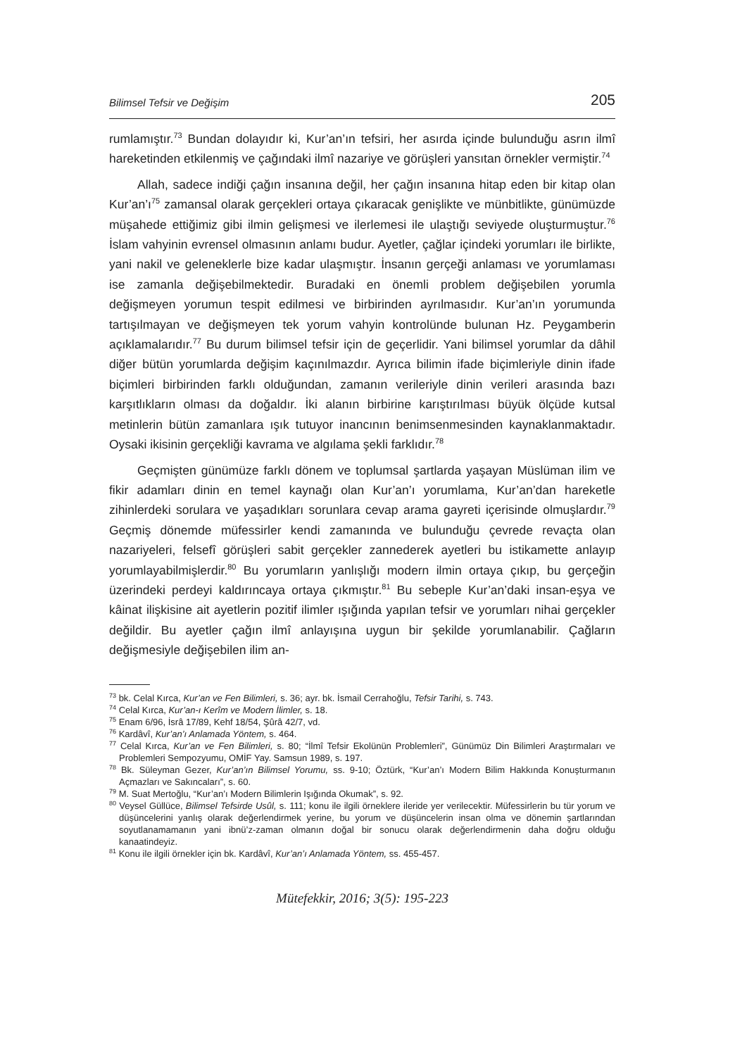Bilimsel Tefsir ve Değişim 205
rumlamıştır.<sup>73</sup> Bundan dolayıdır ki, Kur’an’ın tefsiri, her asırda içinde bulunduğu asrın ilmî hareketinden etkilenmiş ve çağındaki ilmî nazariye ve görüşleri yansıtan örnekler vermiştir.<sup>74</sup>
Allah, sadece indiği çağın insanına değil, her çağın insanına hitap eden bir kitap olan Kur’an’ı<sup>75</sup> zamansal olarak gerçekleri ortaya çıkaracak genişlikte ve münbitlikte, günümüzde müşahede ettiğimiz gibi ilmin gelişmesi ve ilerlemesi ile ulaştığı seviyede oluşturmuştur.<sup>76</sup> İslam vahyinin evrensel olmasının anlamı budur. Ayetler, çağlar içindeki yorumları ile birlikte, yani nakil ve geleneklerle bize kadar ulaşmıştır. İnsanın gerçeği anlaması ve yorumlaması ise zamanla değişebilmektedir. Buradaki en önemli problem değişebilen yorumla değişmeyen yorumun tespit edilmesi ve birbirinden ayrılmasıdır. Kur’an’ın yorumunda tartışılmayan ve değişmeyen tek yorum vahyin kontrolünde bulunan Hz. Peygamberin açıklamalarıdır.<sup>77</sup> Bu durum bilimsel tefsir için de geçerlidir. Yani bilimsel yorumlar da dâhil diğer bütün yorumlarda değişim kaçınılmazdır. Ayrıca bilimin ifade biçimleriyle dinin ifade biçimleri birbirinden farklı olduğundan, zamanın verileriyle dinin verileri arasında bazı karşıtlıkların olması da doğaldır. İki alanın birbirine karıştırılması büyük ölçüde kutsal metinlerin bütün zamanlara ışık tutuyor inancının benimsenmesinden kaynaklanmaktadır. Oysaki ikisinin gerçekliği kavrama ve algılama şekli farklıdır.<sup>78</sup>
Geçmişten günümüze farklı dönem ve toplumsal şartlarda yaşayan Müslüman ilim ve fikir adamları dinin en temel kaynağı olan Kur’an’ı yorumlama, Kur’an’dan hareketle zihinlerdeki sorulara ve yaşadıkları sorunlara cevap arama gayreti içerisinde olmuşlardır.<sup>79</sup> Geçmiş dönemde müfessirler kendi zamanında ve bulunduğu çevrede revaçta olan nazariyeleri, felsefî görüşleri sabit gerçekler zannederek ayetleri bu istikamette anlayıp yorumlayabilmişlerdir.<sup>80</sup> Bu yorumların yanlışlığı modern ilmin ortaya çıkıp, bu gerçeğin üzerindeki perdeyi kaldırıncaya ortaya çıkmıştır.<sup>81</sup> Bu sebeple Kur’an’daki insan-eşya ve kâinat ilişkisine ait ayetlerin pozitif ilimler ışığında yapılan tefsir ve yorumları nihai gerçekler değildir. Bu ayetler çağın ilmî anlayışına uygun bir şekilde yorumlanabilir. Çağların değişmesiyle değişebilen ilim an-
<sup>73</sup> bk. Celal Kırca, Kur’an ve Fen Bilimleri, s. 36; ayr. bk. İsmail Cerrahoğlu, Tefsir Tarihi, s. 743.
<sup>74</sup> Celal Kırca, Kur’an-ı Kerîm ve Modern İlimler, s. 18.
<sup>75</sup> Enam 6/96, İsrâ 17/89, Kehf 18/54, Şûrâ 42/7, vd.
<sup>76</sup> Kardâvî, Kur’an’ı Anlamada Yöntem, s. 464.
<sup>77</sup> Celal Kırca, Kur’an ve Fen Bilimleri, s. 80; “İlmî Tefsir Ekolünün Problemleri”, Günümüz Din Bilimleri Araştırmaları ve Problemleri Sempozyumu, OMİF Yay. Samsun 1989, s. 197.
<sup>78</sup> Bk. Süleyman Gezer, Kur’an’ın Bilimsel Yorumu, ss. 9-10; Öztürk, “Kur’an’ı Modern Bilim Hakkında Konuşturmanın Açmazları ve Sakıncaları”, s. 60.
<sup>79</sup> M. Suat Mertoğlu, “Kur’an’ı Modern Bilimlerin Işığında Okumak”, s. 92.
<sup>80</sup> Veysel Güllüce, Bilimsel Tefsirde Usûl, s. 111; konu ile ilgili örneklere ileride yer verilecektir. Müfessirlerin bu tür yorum ve düşüncelerini yanlış olarak değerlendirmek yerine, bu yorum ve düşüncelerin insan olma ve dönemin şartlarından soyutlanamamanın yani ibnü’z-zaman olmanın doğal bir sonucu olarak değerlendirmenin daha doğru olduğu kanaatindeyiz.
<sup>81</sup> Konu ile ilgili örnekler için bk. Kardâvî, Kur’an’ı Anlamada Yöntem, ss. 455-457.
Mütefekkir, 2016; 3(5): 195-223